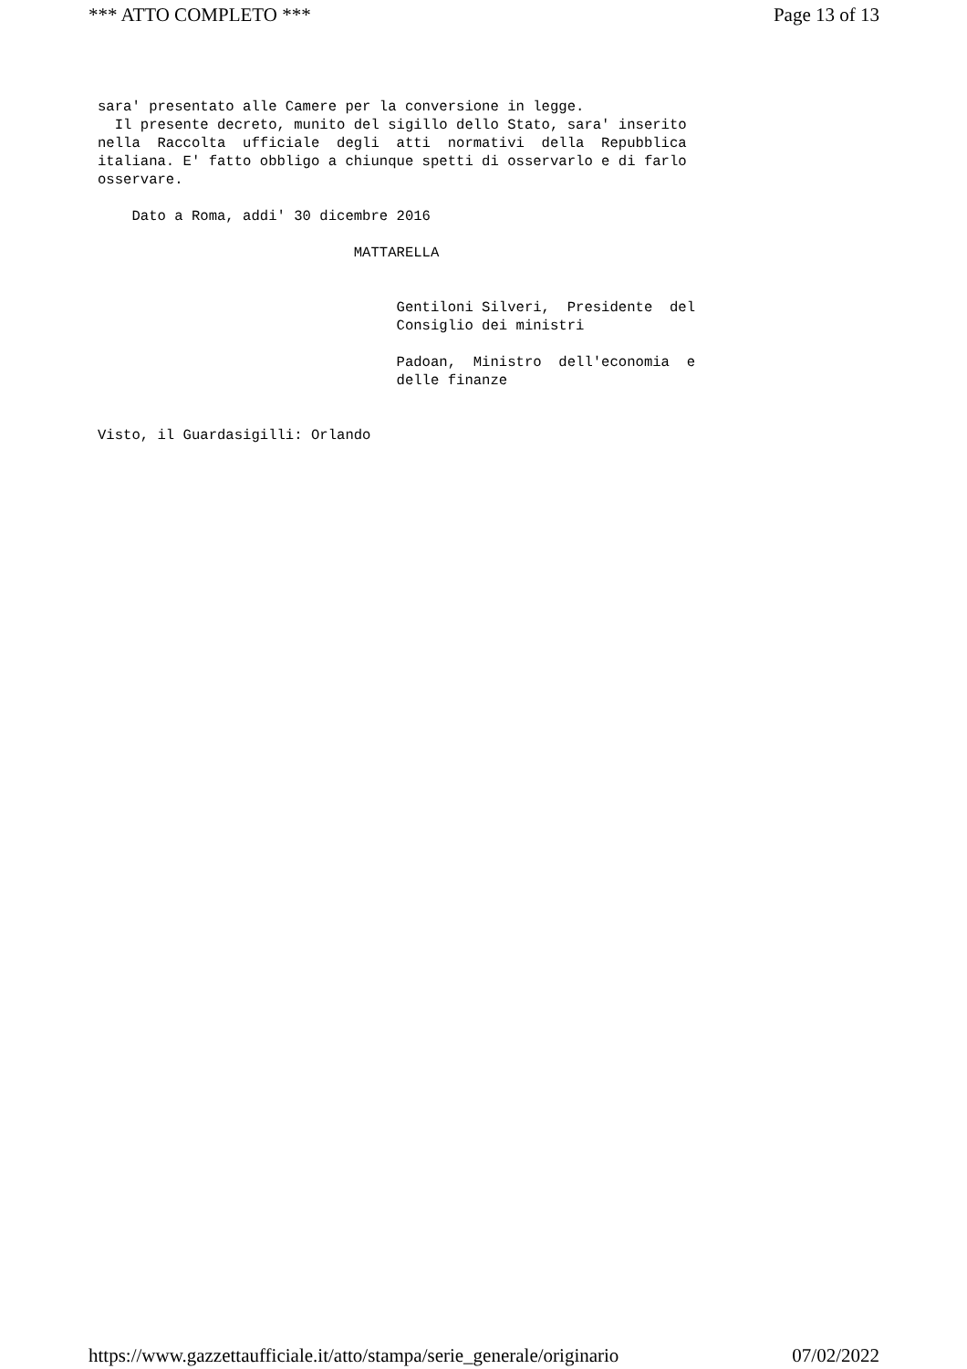*** ATTO COMPLETO *** Page 13 of 13
sara' presentato alle Camere per la conversione in legge. Il presente decreto, munito del sigillo dello Stato, sara' inserito nella Raccolta ufficiale degli atti normativi della Repubblica italiana. E' fatto obbligo a chiunque spetti di osservarlo e di farlo osservare. Dato a Roma, addi' 30 dicembre 2016 MATTARELLA Gentiloni Silveri, Presidente del Consiglio dei ministri Padoan, Ministro dell'economia e delle finanze Visto, il Guardasigilli: Orlando
https://www.gazzettaufficiale.it/atto/stampa/serie_generale/originario 07/02/2022